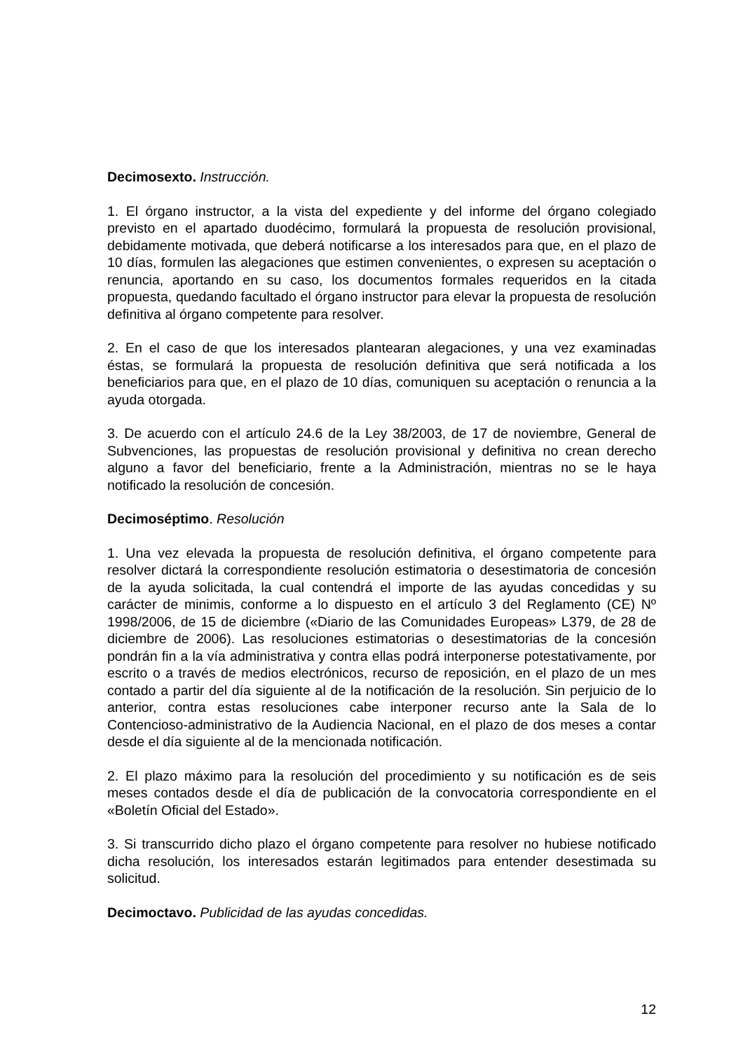Decimosexto. Instrucción.
1. El órgano instructor, a la vista del expediente y del informe del órgano colegiado previsto en el apartado duodécimo, formulará la propuesta de resolución provisional, debidamente motivada, que deberá notificarse a los interesados para que, en el plazo de 10 días, formulen las alegaciones que estimen convenientes, o expresen su aceptación o renuncia, aportando en su caso, los documentos formales requeridos en la citada propuesta, quedando facultado el órgano instructor para elevar la propuesta de resolución definitiva al órgano competente para resolver.
2. En el caso de que los interesados plantearan alegaciones, y una vez examinadas éstas, se formulará la propuesta de resolución definitiva que será notificada a los beneficiarios para que, en el plazo de 10 días, comuniquen su aceptación o renuncia a la ayuda otorgada.
3. De acuerdo con el artículo 24.6 de la Ley 38/2003, de 17 de noviembre, General de Subvenciones, las propuestas de resolución provisional y definitiva no crean derecho alguno a favor del beneficiario, frente a la Administración, mientras no se le haya notificado la resolución de concesión.
Decimoséptimo. Resolución
1. Una vez elevada la propuesta de resolución definitiva, el órgano competente para resolver dictará la correspondiente resolución estimatoria o desestimatoria de concesión de la ayuda solicitada, la cual contendrá el importe de las ayudas concedidas y su carácter de minimis, conforme a lo dispuesto en el artículo 3 del Reglamento (CE) Nº 1998/2006, de 15 de diciembre («Diario de las Comunidades Europeas» L379, de 28 de diciembre de 2006). Las resoluciones estimatorias o desestimatorias de la concesión pondrán fin a la vía administrativa y contra ellas podrá interponerse potestativamente, por escrito o a través de medios electrónicos, recurso de reposición, en el plazo de un mes contado a partir del día siguiente al de la notificación de la resolución. Sin perjuicio de lo anterior, contra estas resoluciones cabe interponer recurso ante la Sala de lo Contencioso-administrativo de la Audiencia Nacional, en el plazo de dos meses a contar desde el día siguiente al de la mencionada notificación.
2. El plazo máximo para la resolución del procedimiento y su notificación es de seis meses contados desde el día de publicación de la convocatoria correspondiente en el «Boletín Oficial del Estado».
3. Si transcurrido dicho plazo el órgano competente para resolver no hubiese notificado dicha resolución, los interesados estarán legitimados para entender desestimada su solicitud.
Decimoctavo. Publicidad de las ayudas concedidas.
12